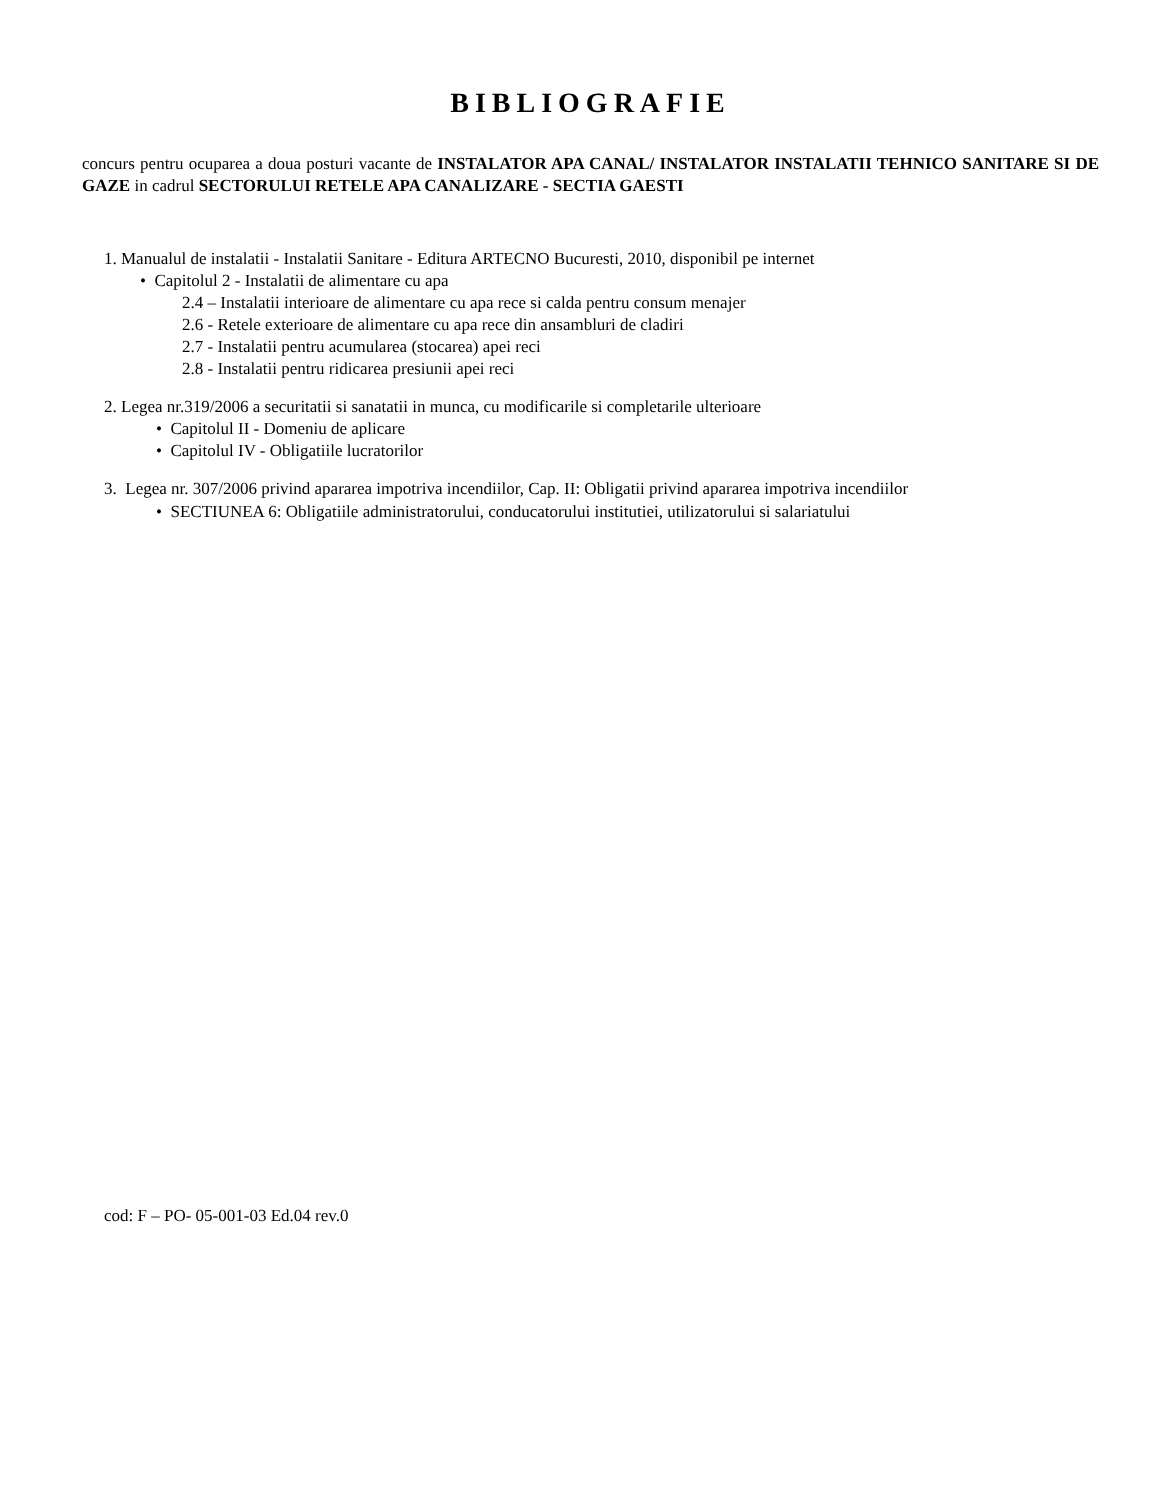BIBLIOGRAFIE
concurs pentru ocuparea a doua posturi vacante de INSTALATOR APA CANAL/ INSTALATOR INSTALATII TEHNICO SANITARE SI DE GAZE in cadrul SECTORULUI RETELE APA CANALIZARE - SECTIA GAESTI
1. Manualul de instalatii - Instalatii Sanitare - Editura ARTECNO Bucuresti, 2010, disponibil pe internet
• Capitolul 2 - Instalatii de alimentare cu apa
2.4 – Instalatii interioare de alimentare cu apa rece si calda pentru consum menajer
2.6 - Retele exterioare de alimentare cu apa rece din ansambluri de cladiri
2.7 - Instalatii pentru acumularea (stocarea) apei reci
2.8 - Instalatii pentru ridicarea presiunii apei reci
2. Legea nr.319/2006 a securitatii si sanatatii in munca, cu modificarile si completarile ulterioare
• Capitolul II - Domeniu de aplicare
• Capitolul IV - Obligatiile lucratorilor
3. Legea nr. 307/2006 privind apararea impotriva incendiilor, Cap. II: Obligatii privind apararea impotriva incendiilor
• SECTIUNEA 6: Obligatiile administratorului, conducatorului institutiei, utilizatorului si salariatului
cod: F – PO- 05-001-03 Ed.04 rev.0